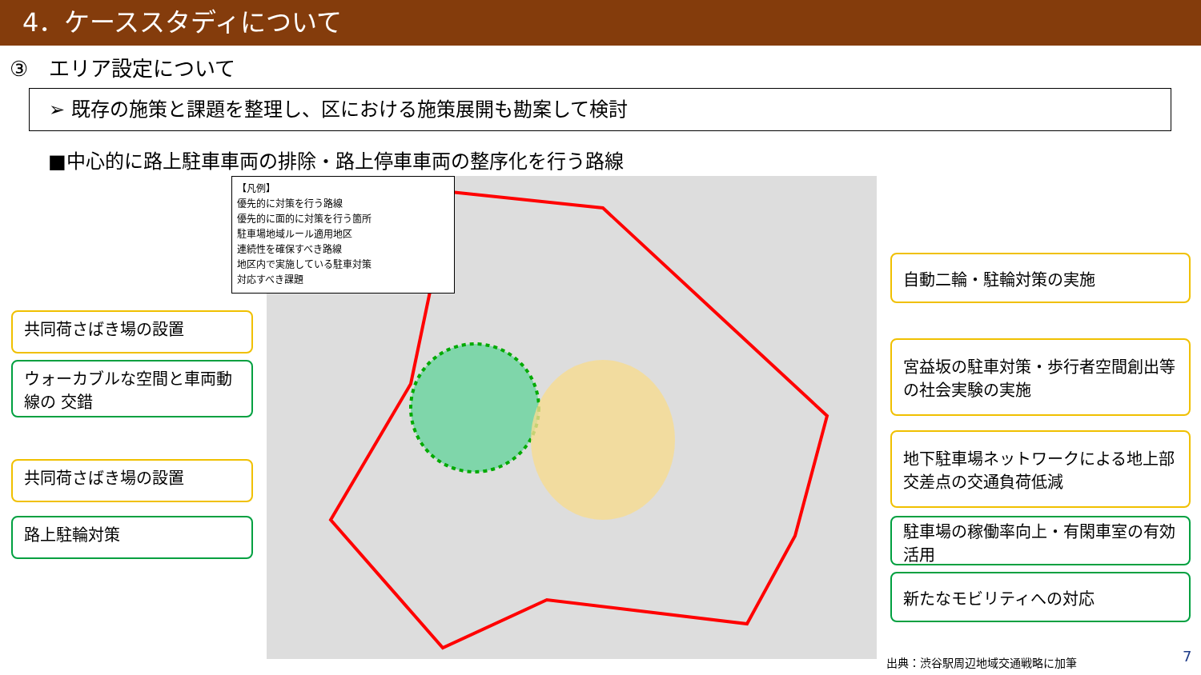4．ケーススタディについて
③　エリア設定について
➢ 既存の施策と課題を整理し、区における施策展開も勘案して検討
■中心的に路上駐車車両の排除・路上停車車両の整序化を行う路線
【凡例】
優先的に対策を行う路線
優先的に面的に対策を行う箇所
駐車場地域ルール適用地区
連続性を確保すべき路線
地区内で実施している駐車対策
対応すべき課題
共同荷さばき場の設置
ウォーカブルな空間と車両動線の 交錯
共同荷さばき場の設置
路上駐輪対策
自動二輪・駐輪対策の実施
宮益坂の駐車対策・歩行者空間創出等の社会実験の実施
地下駐車場ネットワークによる地上部交差点の交通負荷低減
駐車場の稼働率向上・有閑車室の有効活用
新たなモビリティへの対応
出典：渋谷駅周辺地域交通戦略に加筆 7